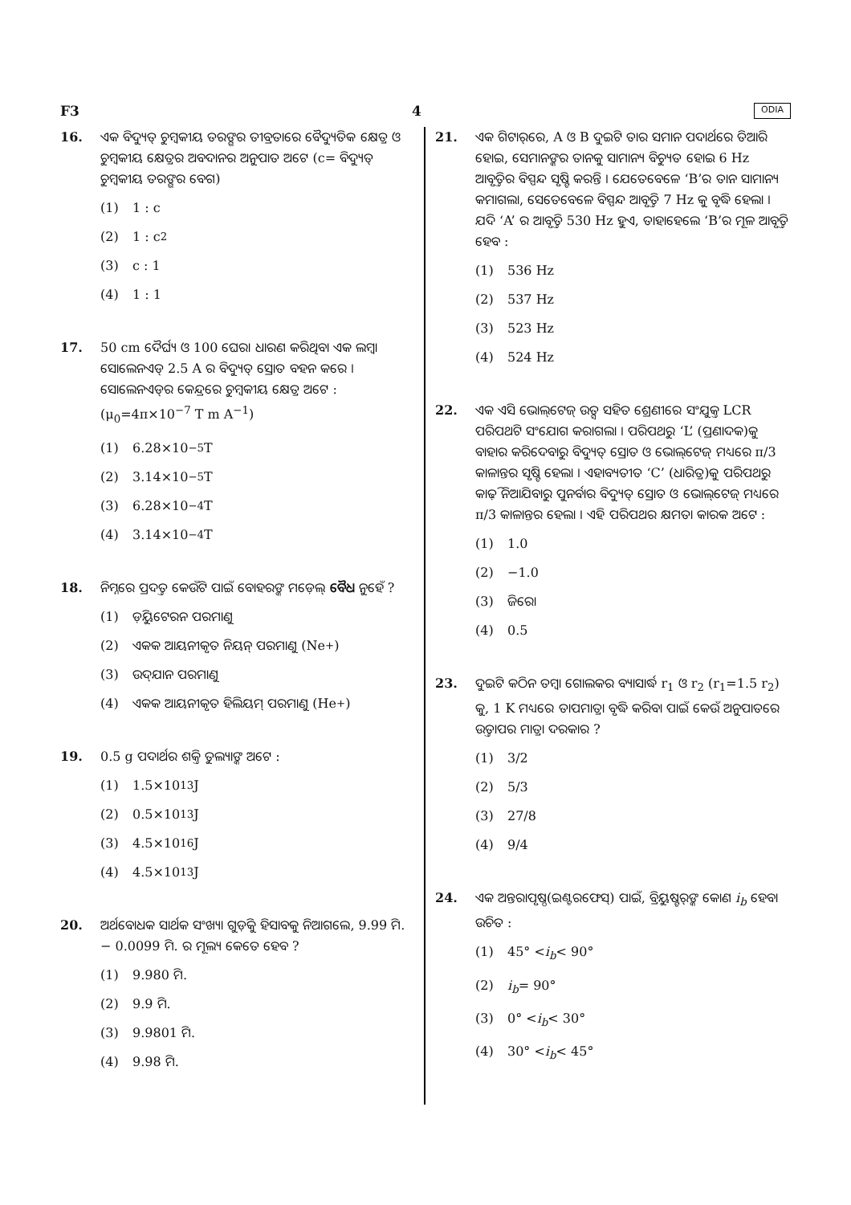F3 4 ODIA
16. ଏକ ବିଦ୍ୟୁତ୍ ଚୁମ୍ବକୀୟ ତରଙ୍ଗର ତୀବ୍ରତାରେ ବୈଦ୍ୟୁତିକ କ୍ଷେତ୍ର ଓ ଚୁମ୍ବକୀୟ କ୍ଷେତ୍ରର ଅବଦାନର ଅନୁପାତ ଅଟେ (c= ବିଦ୍ୟୁତ୍ ଚୁମ୍ବକୀୟ ତରଙ୍ଗର ବେଗ)
(1) 1 : c
(2) 1 : c<sup>2</sup>
(3) c : 1
(4) 1 : 1
17. 50 cm ଦୈର୍ଘ୍ୟ ଓ 100 ଘେରା ଧାରଣ କରିଥିବା ଏକ ଲମ୍ବା ସୋଲେନଏଡ୍ 2.5 A ର ବିଦ୍ୟୁତ୍ ସ୍ରୋତ ବହନ କରେ । ସୋଲେନଏଡ୍‌ର କେନ୍ଦ୍ରରେ ଚୁମ୍ବକୀୟ କ୍ଷେତ୍ର ଅଟେ :
(μ<sub>0</sub>=4π×10<sup>−7</sup> T m A<sup>−1</sup>)
(1) 6.28×10<sup>−5</sup> T
(2) 3.14×10<sup>−5</sup> T
(3) 6.28×10<sup>−4</sup> T
(4) 3.14×10<sup>−4</sup> T
18. ନିମ୍ନରେ ପ୍ରଦତ୍ତ କେଉଁଟି ପାଇଁ ବୋହରଙ୍କ ମଡ଼େଲ୍ ବୈଧ ନୁହେଁ ?
(1) ଡ଼ିୟୁଟେରନ ପରମାଣୁ
(2) ଏକକ ଆୟନୀକୃତ ନିୟନ୍ ପରମାଣୁ (Ne<sup>+</sup>)
(3) ଉଦ୍‌ଯାନ ପରମାଣୁ
(4) ଏକକ ଆୟନୀକୃତ ହିଲିୟମ୍ ପରମାଣୁ (He<sup>+</sup>)
19. 0.5 g ପଦାର୍ଥର ଶକ୍ତି ତୁଲ୍ୟାଙ୍କ ଅଟେ :
(1) 1.5×10<sup>13</sup> J
(2) 0.5×10<sup>13</sup> J
(3) 4.5×10<sup>16</sup> J
(4) 4.5×10<sup>13</sup> J
20. ଅର୍ଥବୋଧକ ସାର୍ଥକ ସଂଖ୍ୟା ଗୁଡ଼ିକୁ ହିସାବକୁ ନିଆଗଲେ, 9.99 ମି. − 0.0099 ମି. ର ମୂଲ୍ୟ କେତେ ହେବ ?
(1) 9.980 ମି.
(2) 9.9 ମି.
(3) 9.9801 ମି.
(4) 9.98 ମି.
21. ଏକ ଗିଟାର୍‌ରେ, A ଓ B ଦୁଇଟି ତାର ସମାନ ପଦାର୍ଥରେ ତିଆରି ହୋଇ, ସେମାନଙ୍କର ତାନକୁ ସାମାନ୍ୟ ବିଚ୍ୟୁତ ହୋଇ 6 Hz ଆବୃତ୍ତିର ବିସ୍ପନ୍ଦ ସୃଷ୍ଟି କରନ୍ତି । ଯେତେବେଳେ ‘B’ର ତାନ ସାମାନ୍ୟ କମାଗଲା, ସେତେବେଳେ ବିସ୍ପନ୍ଦ ଆବୃତ୍ତି 7 Hz କୁ ବୃଦ୍ଧି ହେଲା । ଯଦି ‘A’ ର ଆବୃତ୍ତି 530 Hz ହୁଏ, ତାହାହେଲେ ‘B’ର ମୂଳ ଆବୃତ୍ତି ହେବ :
(1) 536 Hz
(2) 537 Hz
(3) 523 Hz
(4) 524 Hz
22. ଏକ ଏସି ଭୋଲ୍‌ଟେଜ୍ ଉତ୍ସ ସହିତ ଶ୍ରେଣୀରେ ସଂଯୁକ୍ତ LCR ପରିପଥଟି ସଂଯୋଗ କରାଗଲା । ପରିପଥରୁ ‘L’ (ପ୍ରଣାଦକ)କୁ ବାହାର କରିଦେବାରୁ ବିଦ୍ୟୁତ୍ ସ୍ରୋତ ଓ ଭୋଲ୍‌ଟେଜ୍ ମଧ୍ୟରେ π/3 କାଳାନ୍ତର ସୃଷ୍ଟି ହେଲା । ଏହାବ୍ୟତୀତ ‘C’ (ଧାରିତ୍ର)କୁ ପରିପଥରୁ କାଢ଼ି ନିଆଯିବାରୁ ପୁନର୍ବାର ବିଦ୍ୟୁତ୍ ସ୍ରୋତ ଓ ଭୋଲ୍‌ଟେଜ୍ ମଧ୍ୟରେ π/3 କାଳାନ୍ତର ହେଲା । ଏହି ପରିପଥର କ୍ଷମତା କାରକ ଅଟେ :
(1) 1.0
(2) −1.0
(3) ଜିରୋ
(4) 0.5
23. ଦୁଇଟି କଠିନ ତମ୍ବା ଗୋଲକର ବ୍ୟାସାର୍ଦ୍ଧ r<sub>1</sub> ଓ r<sub>2</sub> (r<sub>1</sub>=1.5 r<sub>2</sub>) କୁ, 1 K ମଧ୍ୟରେ ତାପମାତ୍ରା ବୃଦ୍ଧି କରିବା ପାଇଁ କେଉଁ ଅନୁପାତରେ ଉତ୍ତାପର ମାତ୍ରା ଦରକାର ?
(1) 3/2
(2) 5/3
(3) 27/8
(4) 9/4
24. ଏକ ଅନ୍ତରାପୃଷ୍ଠ(ଇଣ୍ଟରଫେସ୍) ପାଇଁ, ବ୍ରିୟୁଷ୍ଟର୍‌ଙ୍କ କୋଣ i<sub>b</sub> ହେବା ଉଚିତ :
(1) 45° < i<sub>b</sub> < 90°
(2) i<sub>b</sub> = 90°
(3) 0° < i<sub>b</sub> < 30°
(4) 30° < i<sub>b</sub> < 45°